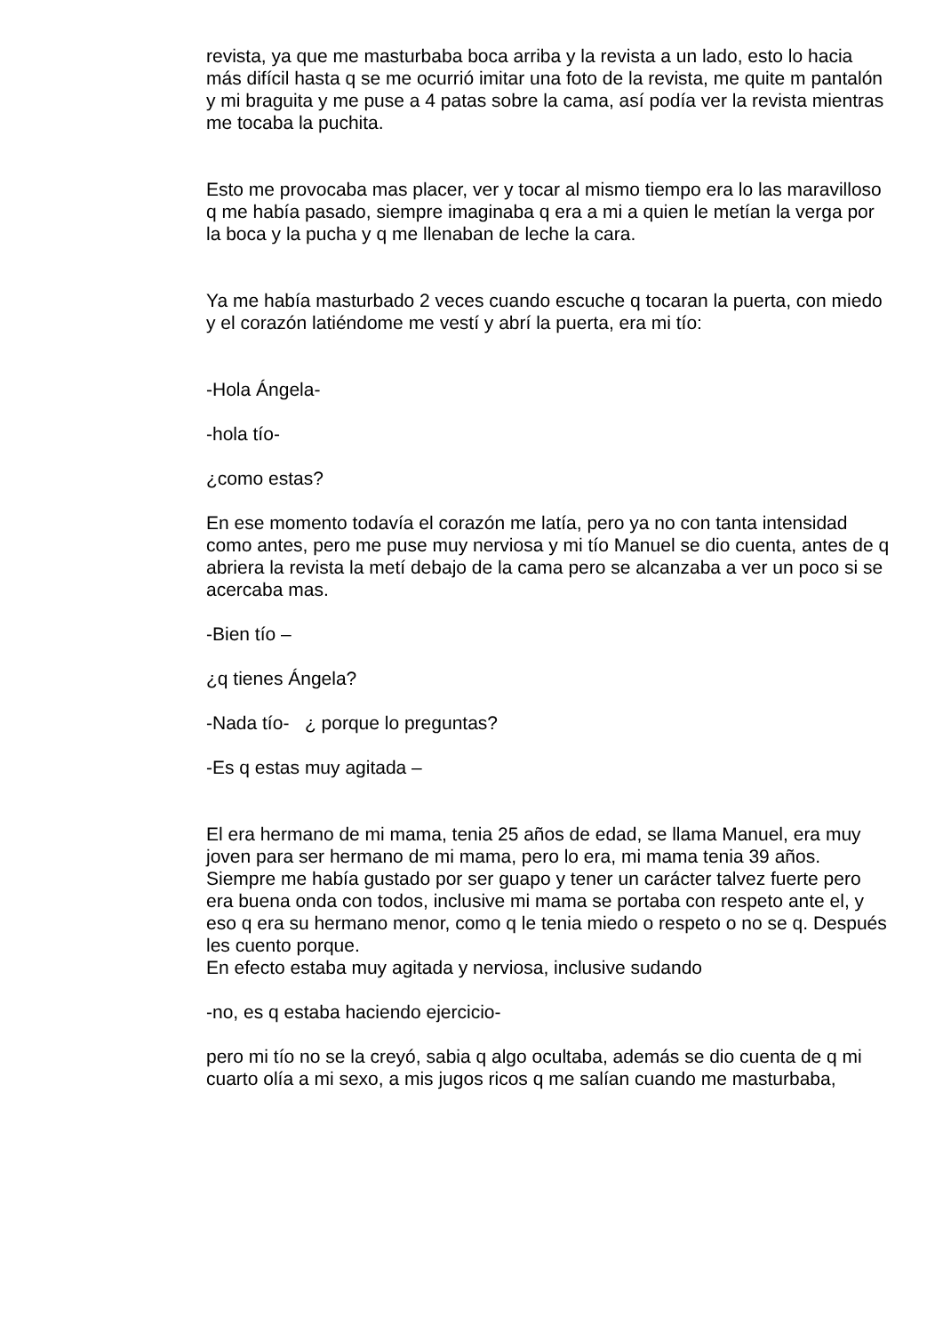revista, ya que me masturbaba boca arriba y la revista a un lado, esto lo hacia más difícil hasta q se me ocurrió imitar una foto de la revista, me quite m pantalón y mi braguita y me puse a 4 patas sobre la cama, así podía ver la revista mientras me tocaba la puchita.
Esto me provocaba mas placer, ver y tocar al mismo tiempo era lo las maravilloso q me había pasado, siempre imaginaba q era a mi a quien le metían la verga por la boca y la pucha y q me llenaban de leche la cara.
Ya me había masturbado 2 veces cuando escuche q tocaran la puerta, con miedo y el corazón latiéndome me vestí y abrí la puerta, era mi tío:
-Hola Ángela-
-hola tío-
¿como estas?
En ese momento todavía el corazón me latía, pero ya no con tanta intensidad como antes, pero me puse muy nerviosa y mi tío Manuel se dio cuenta, antes de q abriera la revista la metí debajo de la cama pero se alcanzaba a ver un poco si se acercaba mas.
-Bien tío –
¿q tienes Ángela?
-Nada tío- ¿ porque lo preguntas?
-Es q estas muy agitada –
El era hermano de mi mama, tenia 25 años de edad, se llama Manuel, era muy joven para ser hermano de mi mama, pero lo era, mi mama tenia 39 años. Siempre me había gustado por ser guapo y tener un carácter talvez fuerte pero era buena onda con todos, inclusive mi mama se portaba con respeto ante el, y eso q era su hermano menor, como q le tenia miedo o respeto o no se q. Después les cuento porque.
En efecto estaba muy agitada y nerviosa, inclusive sudando
-no, es q estaba haciendo ejercicio-
pero mi tío no se la creyó, sabia q algo ocultaba, además se dio cuenta de q mi cuarto olía a mi sexo, a mis jugos ricos q me salían cuando me masturbaba,